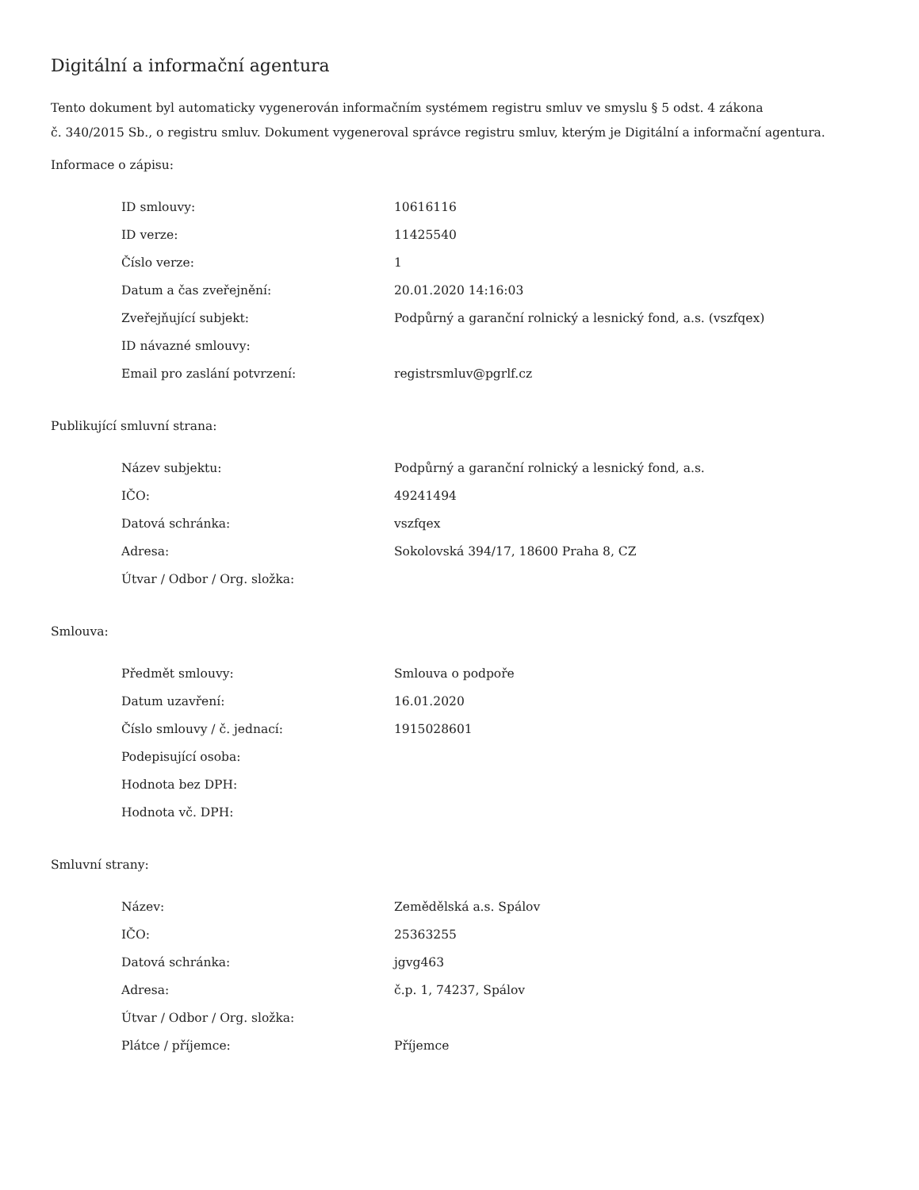Digitální a informační agentura
Tento dokument byl automaticky vygenerován informačním systémem registru smluv ve smyslu § 5 odst. 4 zákona
č. 340/2015 Sb., o registru smluv. Dokument vygeneroval správce registru smluv, kterým je Digitální a informační agentura.
Informace o zápisu:
| ID smlouvy: | 10616116 |
| ID verze: | 11425540 |
| Číslo verze: | 1 |
| Datum a čas zveřejnění: | 20.01.2020 14:16:03 |
| Zveřejňující subjekt: | Podpůrný a garanční rolnický a lesnický fond, a.s. (vszfqex) |
| ID návazné smlouvy: | |
| Email pro zaslání potvrzení: | registrsmluv@pgrlf.cz |
Publikující smluvní strana:
| Název subjektu: | Podpůrný a garanční rolnický a lesnický fond, a.s. |
| IČO: | 49241494 |
| Datová schránka: | vszfqex |
| Adresa: | Sokolovská 394/17, 18600 Praha 8, CZ |
| Útvar / Odbor / Org. složka: | |
Smlouva:
| Předmět smlouvy: | Smlouva o podpoře |
| Datum uzavření: | 16.01.2020 |
| Číslo smlouvy / č. jednací: | 1915028601 |
| Podepisující osoba: | |
| Hodnota bez DPH: | |
| Hodnota vč. DPH: | |
Smluvní strany:
| Název: | Zemědělská a.s. Spálov |
| IČO: | 25363255 |
| Datová schránka: | jgvg463 |
| Adresa: | č.p. 1, 74237, Spálov |
| Útvar / Odbor / Org. složka: | |
| Plátce / příjemce: | Příjemce |